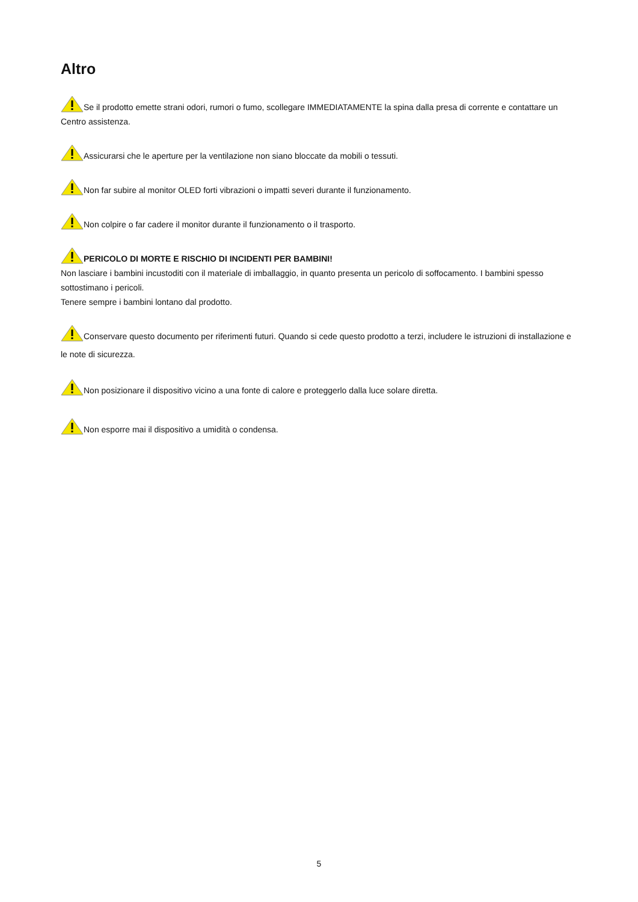Altro
Se il prodotto emette strani odori, rumori o fumo, scollegare IMMEDIATAMENTE la spina dalla presa di corrente e contattare un Centro assistenza.
Assicurarsi che le aperture per la ventilazione non siano bloccate da mobili o tessuti.
Non far subire al monitor OLED forti vibrazioni o impatti severi durante il funzionamento.
Non colpire o far cadere il monitor durante il funzionamento o il trasporto.
PERICOLO DI MORTE E RISCHIO DI INCIDENTI PER BAMBINI!
Non lasciare i bambini incustoditi con il materiale di imballaggio, in quanto presenta un pericolo di soffocamento. I bambini spesso sottostimano i pericoli.
Tenere sempre i bambini lontano dal prodotto.
Conservare questo documento per riferimenti futuri. Quando si cede questo prodotto a terzi, includere le istruzioni di installazione e le note di sicurezza.
Non posizionare il dispositivo vicino a una fonte di calore e proteggerlo dalla luce solare diretta.
Non esporre mai il dispositivo a umidità o condensa.
5